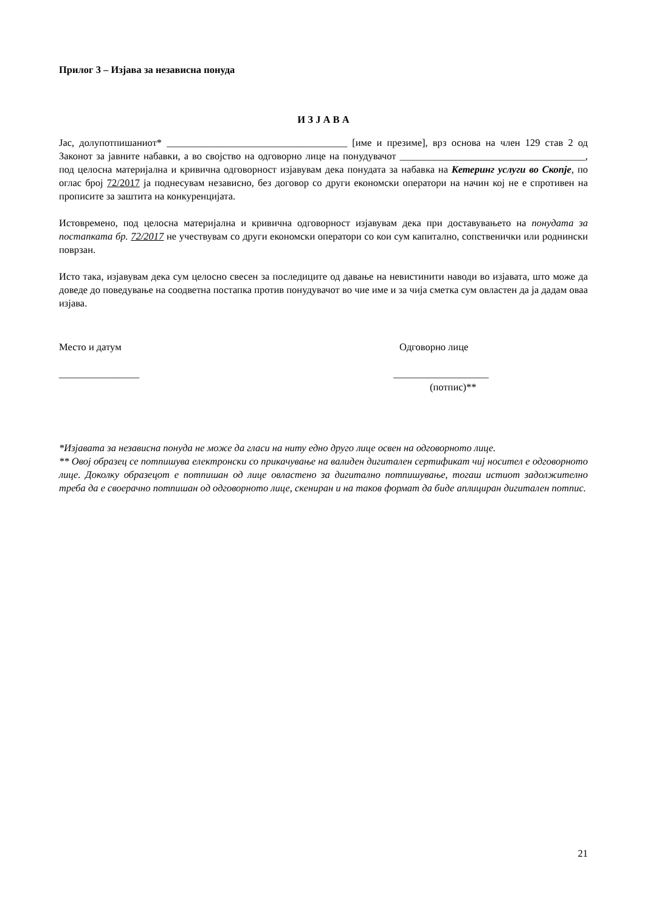Прилог 3 – Изјава за независна понуда
И З Ј А В А
Јас, долупотпишаниот* ____________________________________ [име и презиме], врз основа на член 129 став 2 од Законот за јавните набавки, а во својство на одговорно лице на понудувачот _____________________________________, под целосна материјална и кривична одговорност изјавувам дека понудата за набавка на Кетеринг услуги во Скопје, по оглас број 72/2017 ја поднесувам независно, без договор со други економски оператори на начин кој не е спротивен на прописите за заштита на конкуренцијата.
Истовремено, под целосна материјална и кривична одговорност изјавувам дека при доставувањето на понудата за постапката бр. 72/2017 не учествувам со други економски оператори со кои сум капитално, сопственички или роднински поврзан.
Исто така, изјавувам дека сум целосно свесен за последиците од давање на невистинити наводи во изјавата, што може да доведе до поведување на соодветна постапка против понудувачот во чие име и за чија сметка сум овластен да ја дадам оваа изјава.
Место и датум
________________
Одговорно лице
___________________
(потпис)**
*Изјавата за независна понуда не може да гласи на ниту едно друго лице освен на одговорното лице.
** Овој образец се потпишува електронски со прикачување на валиден дигитален сертификат чиј носител е одговорното лице. Доколку образецот е потпишан од лице овластено за дигитално потпишување, тогаш истиот задолжително треба да е своерачно потпишан од одговорното лице, скениран и на таков формат да биде аплициран дигитален потпис.
21